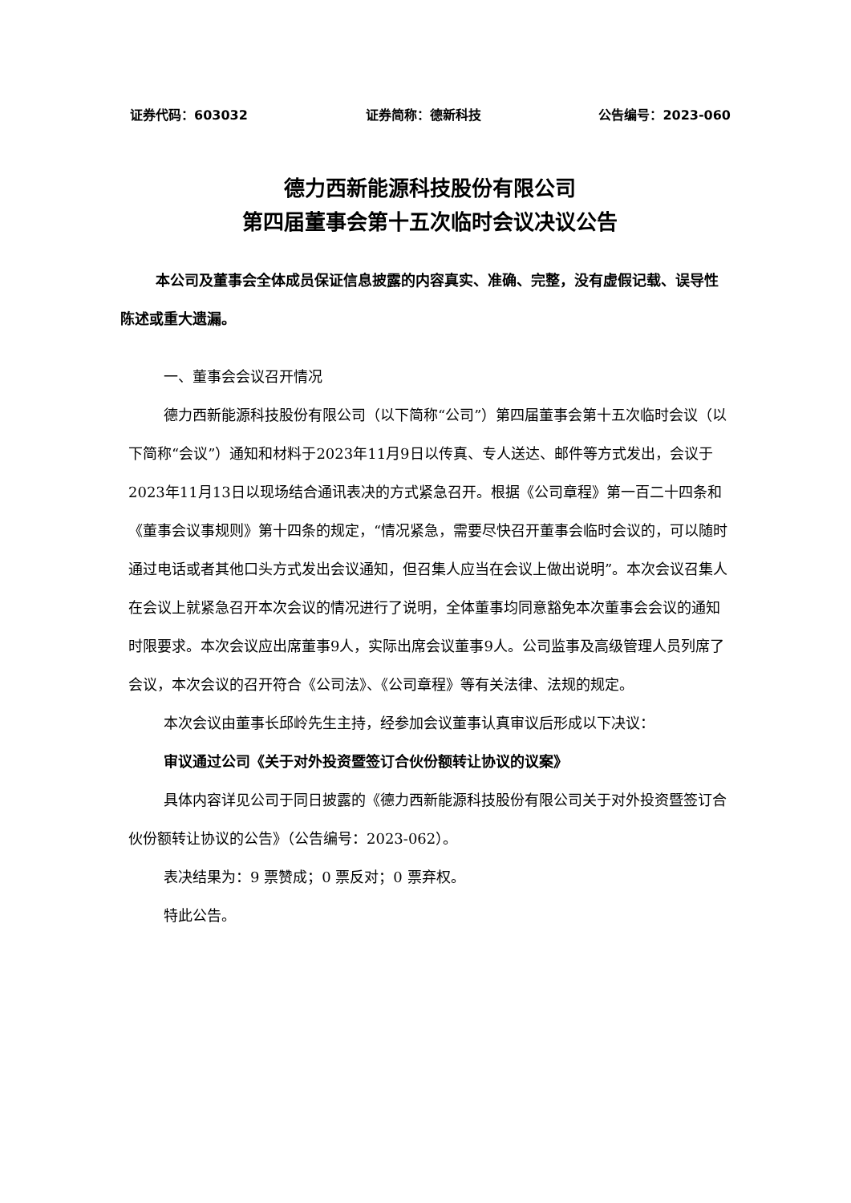证券代码：603032 证券简称：德新科技 公告编号：2023-060
德力西新能源科技股份有限公司
第四届董事会第十五次临时会议决议公告
本公司及董事会全体成员保证信息披露的内容真实、准确、完整，没有虚假记载、误导性陈述或重大遗漏。
一、董事会会议召开情况
德力西新能源科技股份有限公司（以下简称“公司”）第四届董事会第十五次临时会议（以下简称“会议”）通知和材料于2023年11月9日以传真、专人送达、邮件等方式发出，会议于2023年11月13日以现场结合通讯表决的方式紧急召开。根据《公司章程》第一百二十四条和《董事会议事规则》第十四条的规定，“情况紧急，需要尽快召开董事会临时会议的，可以随时通过电话或者其他口头方式发出会议通知，但召集人应当在会议上做出说明”。本次会议召集人在会议上就紧急召开本次会议的情况进行了说明，全体董事均同意豁免本次董事会会议的通知时限要求。本次会议应出席董事9人，实际出席会议董事9人。公司监事及高级管理人员列席了会议，本次会议的召开符合《公司法》、《公司章程》等有关法律、法规的规定。
本次会议由董事长邱岭先生主持，经参加会议董事认真审议后形成以下决议：
审议通过公司《关于对外投资暨签订合伙份额转让协议的议案》
具体内容详见公司于同日披露的《德力西新能源科技股份有限公司关于对外投资暨签订合伙份额转让协议的公告》（公告编号：2023-062）。
表决结果为：9 票赞成；0 票反对；0 票弃权。
特此公告。